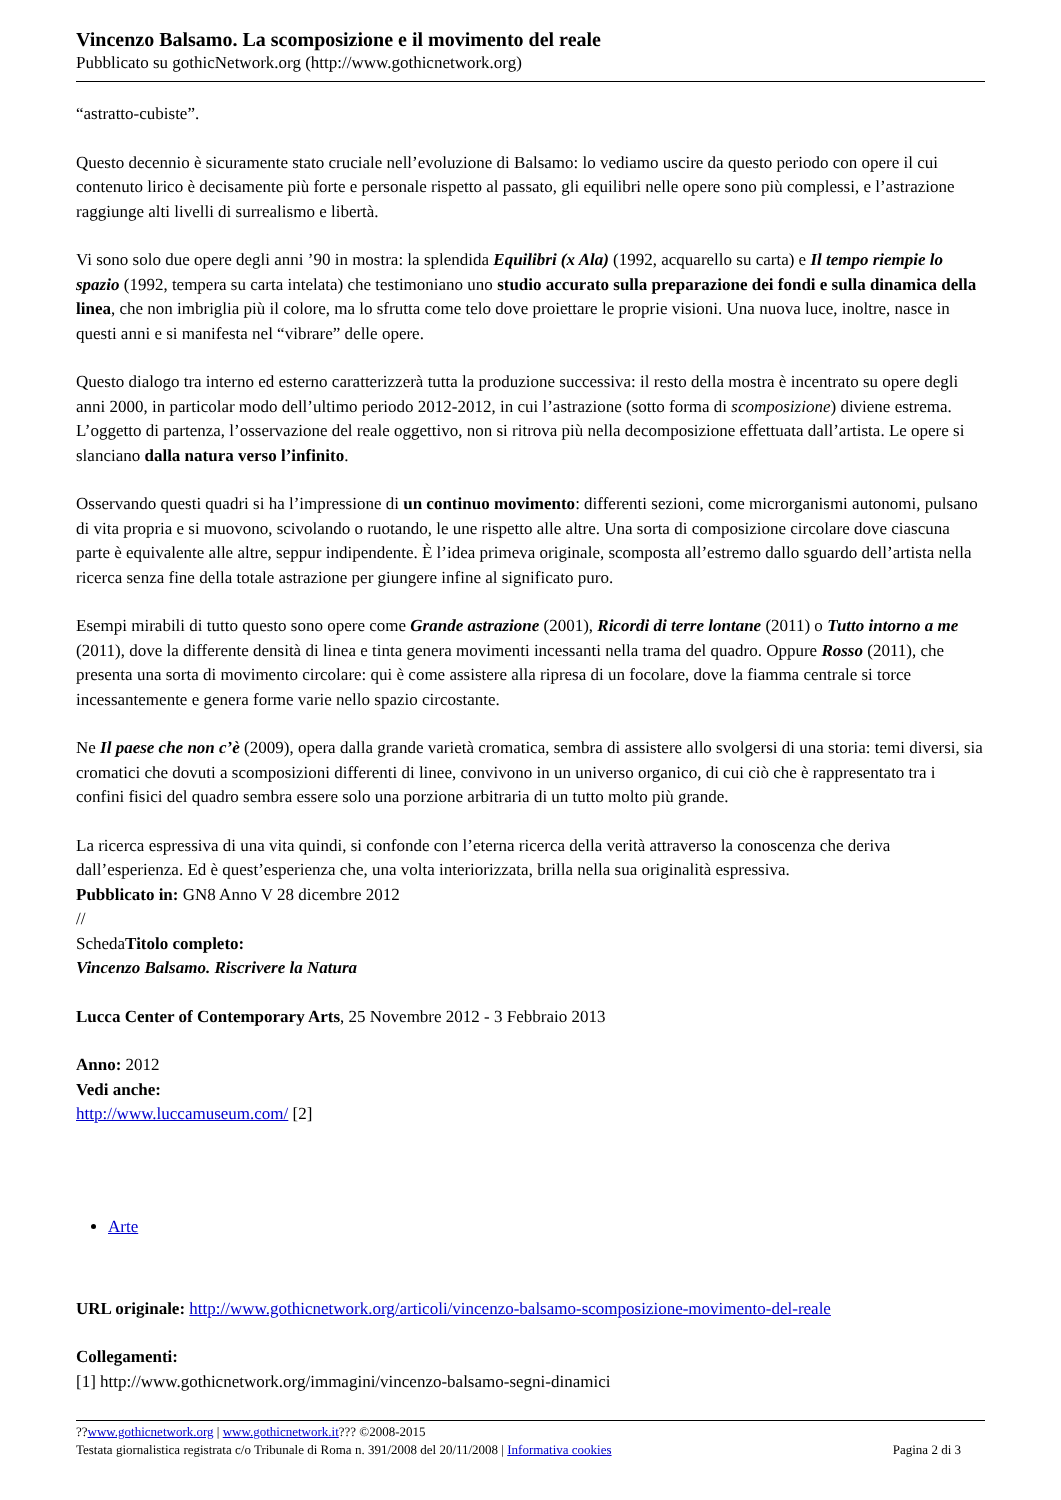Vincenzo Balsamo. La scomposizione e il movimento del reale
Pubblicato su gothicNetwork.org (http://www.gothicnetwork.org)
“astratto-cubiste”.
Questo decennio è sicuramente stato cruciale nell’evoluzione di Balsamo: lo vediamo uscire da questo periodo con opere il cui contenuto lirico è decisamente più forte e personale rispetto al passato, gli equilibri nelle opere sono più complessi, e l’astrazione raggiunge alti livelli di surrealismo e libertà.
Vi sono solo due opere degli anni ’90 in mostra: la splendida Equilibri (x Ala) (1992, acquarello su carta) e Il tempo riempie lo spazio (1992, tempera su carta intelata) che testimoniano uno studio accurato sulla preparazione dei fondi e sulla dinamica della linea, che non imbriglia più il colore, ma lo sfrutta come telo dove proiettare le proprie visioni. Una nuova luce, inoltre, nasce in questi anni e si manifesta nel “vibrare” delle opere.
Questo dialogo tra interno ed esterno caratterizzerà tutta la produzione successiva: il resto della mostra è incentrato su opere degli anni 2000, in particolar modo dell’ultimo periodo 2012-2012, in cui l’astrazione (sotto forma di scomposizione) diviene estrema. L’oggetto di partenza, l’osservazione del reale oggettivo, non si ritrova più nella decomposizione effettuata dall’artista. Le opere si slanciano dalla natura verso l’infinito.
Osservando questi quadri si ha l’impressione di un continuo movimento: differenti sezioni, come microrganismi autonomi, pulsano di vita propria e si muovono, scivolando o ruotando, le une rispetto alle altre. Una sorta di composizione circolare dove ciascuna parte è equivalente alle altre, seppur indipendente. È l’idea primeva originale, scomposta all’estremo dallo sguardo dell’artista nella ricerca senza fine della totale astrazione per giungere infine al significato puro.
Esempi mirabili di tutto questo sono opere come Grande astrazione (2001), Ricordi di terre lontane (2011) o Tutto intorno a me (2011), dove la differente densità di linea e tinta genera movimenti incessanti nella trama del quadro. Oppure Rosso (2011), che presenta una sorta di movimento circolare: qui è come assistere alla ripresa di un focolare, dove la fiamma centrale si torce incessantemente e genera forme varie nello spazio circostante.
Ne Il paese che non c’è (2009), opera dalla grande varietà cromatica, sembra di assistere allo svolgersi di una storia: temi diversi, sia cromatici che dovuti a scomposizioni differenti di linee, convivono in un universo organico, di cui ciò che è rappresentato tra i confini fisici del quadro sembra essere solo una porzione arbitraria di un tutto molto più grande.
La ricerca espressiva di una vita quindi, si confonde con l’eterna ricerca della verità attraverso la conoscenza che deriva dall’esperienza. Ed è quest’esperienza che, una volta interiorizzata, brilla nella sua originalità espressiva.
Pubblicato in: GN8 Anno V 28 dicembre 2012
//
SchedaTitolo completo:
Vincenzo Balsamo. Riscrivere la Natura
Lucca Center of Contemporary Arts, 25 Novembre 2012 - 3 Febbraio 2013
Anno: 2012
Vedi anche:
http://www.luccamuseum.com/ [2]
Arte
URL originale: http://www.gothicnetwork.org/articoli/vincenzo-balsamo-scomposizione-movimento-del-reale
Collegamenti:
[1] http://www.gothicnetwork.org/immagini/vincenzo-balsamo-segni-dinamici
??www.gothicnetwork.org | www.gothicnetwork.it??? ©2008-2015
Testata giornalistica registrata c/o Tribunale di Roma n. 391/2008 del 20/11/2008 | Informativa cookies
Pagina 2 di 3